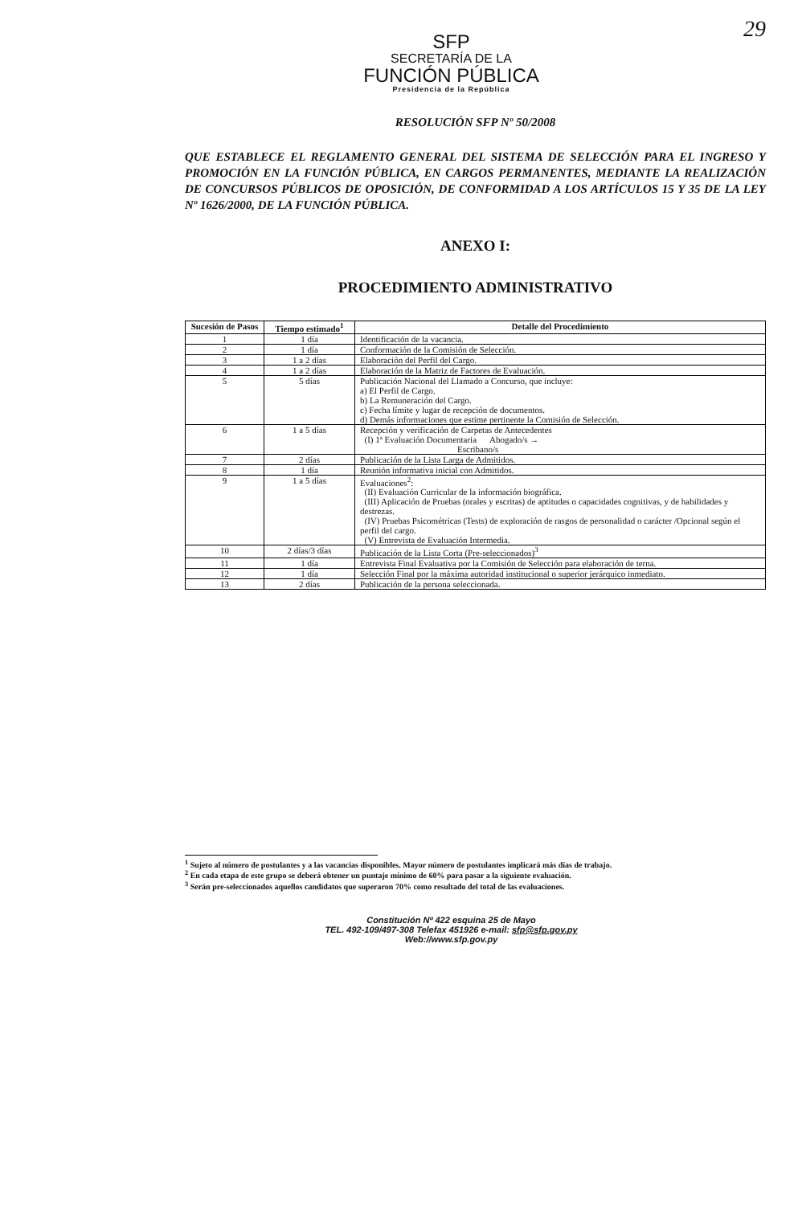29
SFP
SECRETARÍA DE LA
FUNCIÓN PÚBLICA
Presidencia de la República
RESOLUCIÓN SFP Nº 50/2008
QUE ESTABLECE EL REGLAMENTO GENERAL DEL SISTEMA DE SELECCIÓN PARA EL INGRESO Y PROMOCIÓN EN LA FUNCIÓN PÚBLICA, EN CARGOS PERMANENTES, MEDIANTE LA REALIZACIÓN DE CONCURSOS PÚBLICOS DE OPOSICIÓN, DE CONFORMIDAD A LOS ARTÍCULOS 15 Y 35 DE LA LEY Nº 1626/2000, DE LA FUNCIÓN PÚBLICA.
ANEXO I:
PROCEDIMIENTO ADMINISTRATIVO
| Sucesión de Pasos | Tiempo estimado<sup>1</sup> | Detalle del Procedimiento |
| --- | --- | --- |
| 1 | 1 día | Identificación de la vacancia. |
| 2 | 1 día | Conformación de la Comisión de Selección. |
| 3 | 1 a 2 días | Elaboración del Perfil del Cargo. |
| 4 | 1 a 2 días | Elaboración de la Matriz de Factores de Evaluación. |
| 5 | 5 días | Publicación Nacional del Llamado a Concurso, que incluye: a) El Perfil de Cargo. b) La Remuneración del Cargo. c) Fecha límite y lugar de recepción de documentos. d) Demás informaciones que estime pertinente la Comisión de Selección. |
| 6 | 1 a 5 días | Recepción y verificación de Carpetas de Antecedentes (I) 1ª Evaluación Documentaria Abogado/s → Escribano/s |
| 7 | 2 días | Publicación de la Lista Larga de Admitidos. |
| 8 | 1 día | Reunión informativa inicial con Admitidos. |
| 9 | 1 a 5 días | Evaluaciones<sup>2</sup>: (II) Evaluación Curricular de la información biográfica. (III) Aplicación de Pruebas (orales y escritas) de aptitudes o capacidades cognitivas, y de habilidades y destrezas. (IV) Pruebas Psicométricas (Tests) de exploración de rasgos de personalidad o carácter /Opcional según el perfil del cargo. (V) Entrevista de Evaluación Intermedia. |
| 10 | 2 días/3 días | Publicación de la Lista Corta (Pre-seleccionados)<sup>3</sup> |
| 11 | 1 día | Entrevista Final Evaluativa por la Comisión de Selección para elaboración de terna. |
| 12 | 1 día | Selección Final por la máxima autoridad institucional o superior jerárquico inmediato. |
| 13 | 2 días | Publicación de la persona seleccionada. |
<sup>1</sup> Sujeto al número de postulantes y a las vacancias disponibles. Mayor número de postulantes implicará más días de trabajo.
<sup>2</sup> En cada etapa de este grupo se deberá obtener un puntaje mínimo de 60% para pasar a la siguiente evaluación.
<sup>3</sup> Serán pre-seleccionados aquellos candidatos que superaron 70% como resultado del total de las evaluaciones.
Constitución Nº 422 esquina 25 de Mayo
TEL. 492-109/497-308 Telefax 451926 e-mail: sfp@sfp.gov.py
Web://www.sfp.gov.py